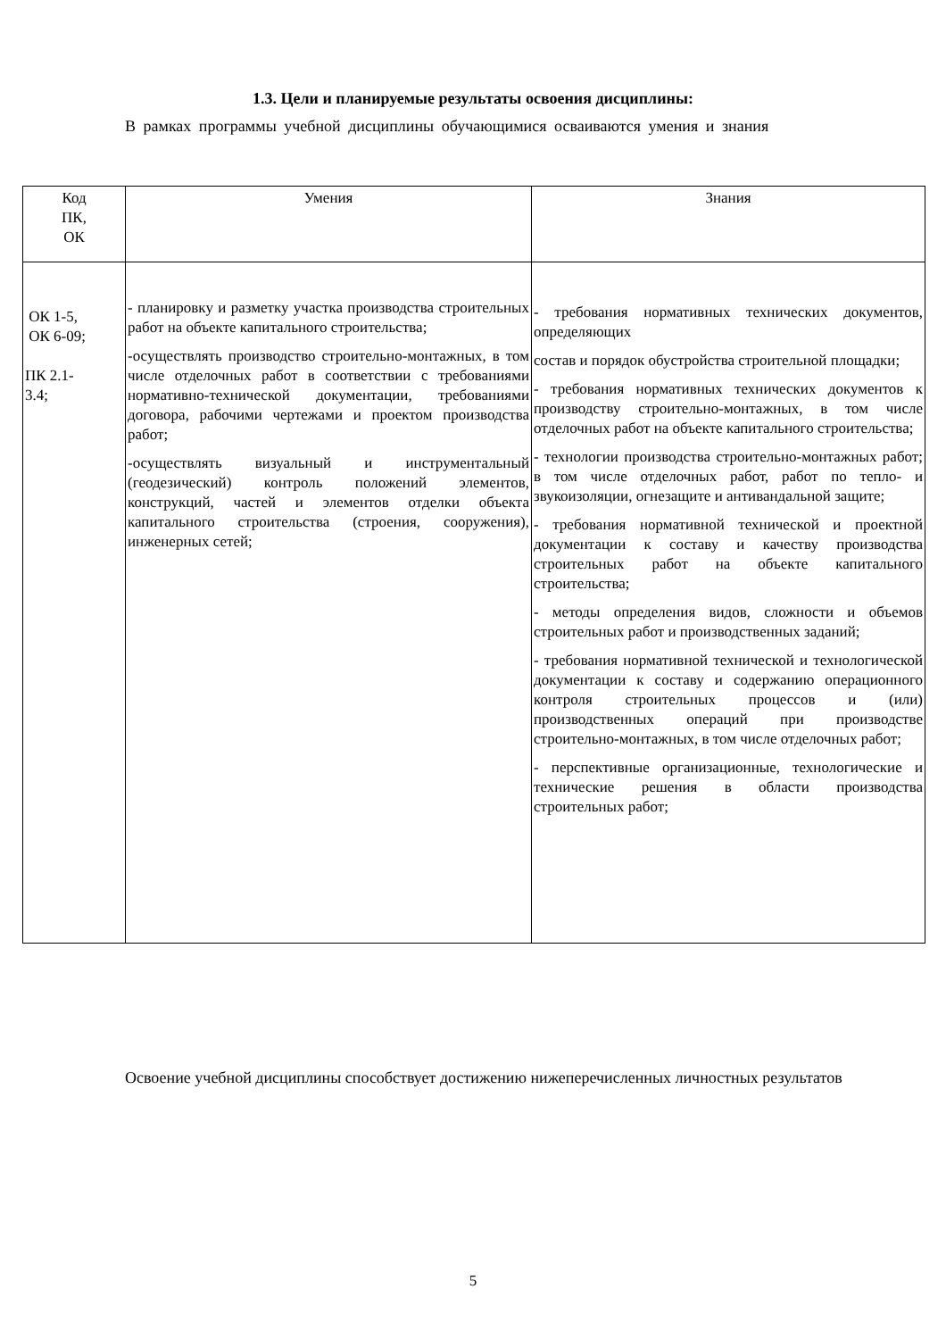1.3. Цели и планируемые результаты освоения дисциплины:
В рамках программы учебной дисциплины обучающимися осваиваются умения и знания
| Код ПК, ОК | Умения | Знания |
| --- | --- | --- |
| ОК 1-5, ОК 6-09; ПК 2.1- 3.4; | - планировку и разметку участка производства строительных работ на объекте капитального строительства; -осуществлять производство строительно-монтажных, в том числе отделочных работ в соответствии с требованиями нормативно-технической документации, требованиями договора, рабочими чертежами и проектом производства работ; -осуществлять визуальный и инструментальный (геодезический) контроль положений элементов, конструкций, частей и элементов отделки объекта капитального строительства (строения, сооружения), инженерных сетей; | - требования нормативных технических документов, определяющих состав и порядок обустройства строительной площадки; - требования нормативных технических документов к производству строительно-монтажных, в том числе отделочных работ на объекте капитального строительства; - технологии производства строительно-монтажных работ; в том числе отделочных работ, работ по тепло- и звукоизоляции, огнезащите и антивандальной защите; - требования нормативной технической и проектной документации к составу и качеству производства строительных работ на объекте капитального строительства; - методы определения видов, сложности и объемов строительных работ и производственных заданий; - требования нормативной технической и технологической документации к составу и содержанию операционного контроля строительных процессов и (или) производственных операций при производстве строительно-монтажных, в том числе отделочных работ; - перспективные организационные, технологические и технические решения в области производства строительных работ; |
Освоение учебной дисциплины способствует достижению нижеперечисленных личностных результатов
5